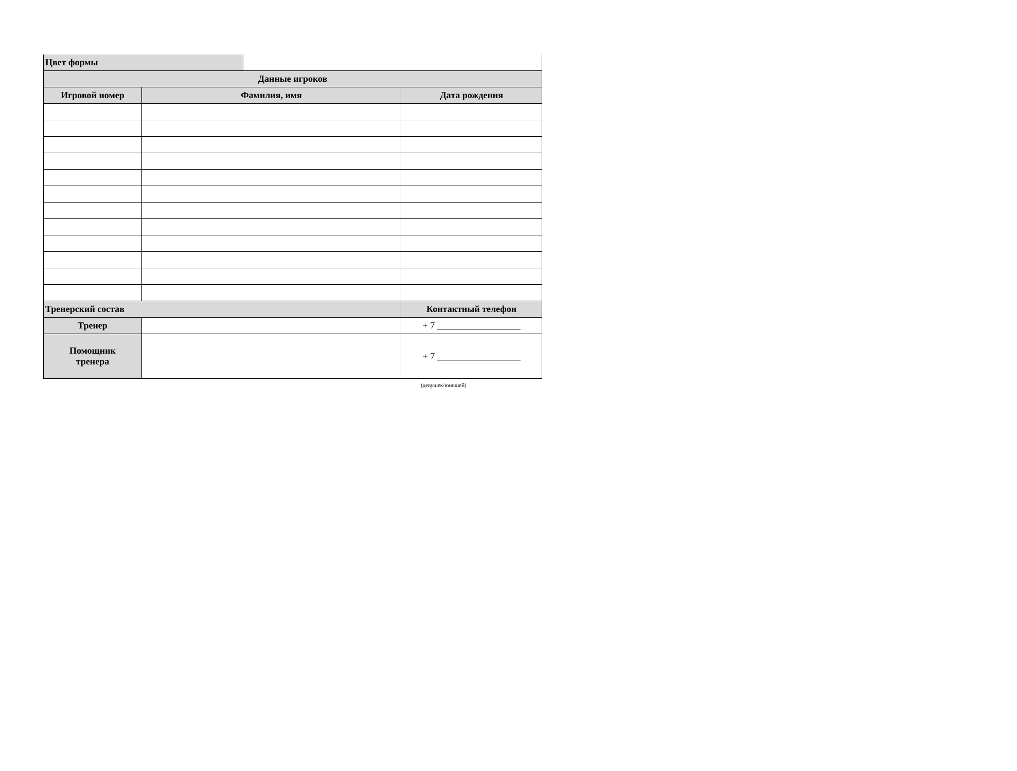| Цвет формы | | | |
| Данные игроков | | | |
| Игровой номер | Фамилия, имя | | Дата рождения |
| Тренерский состав | | | Контактный телефон |
| Тренер | | | + 7 __________________ |
| Помощник тренера | | | + 7 __________________ |
(девушек/юношей)